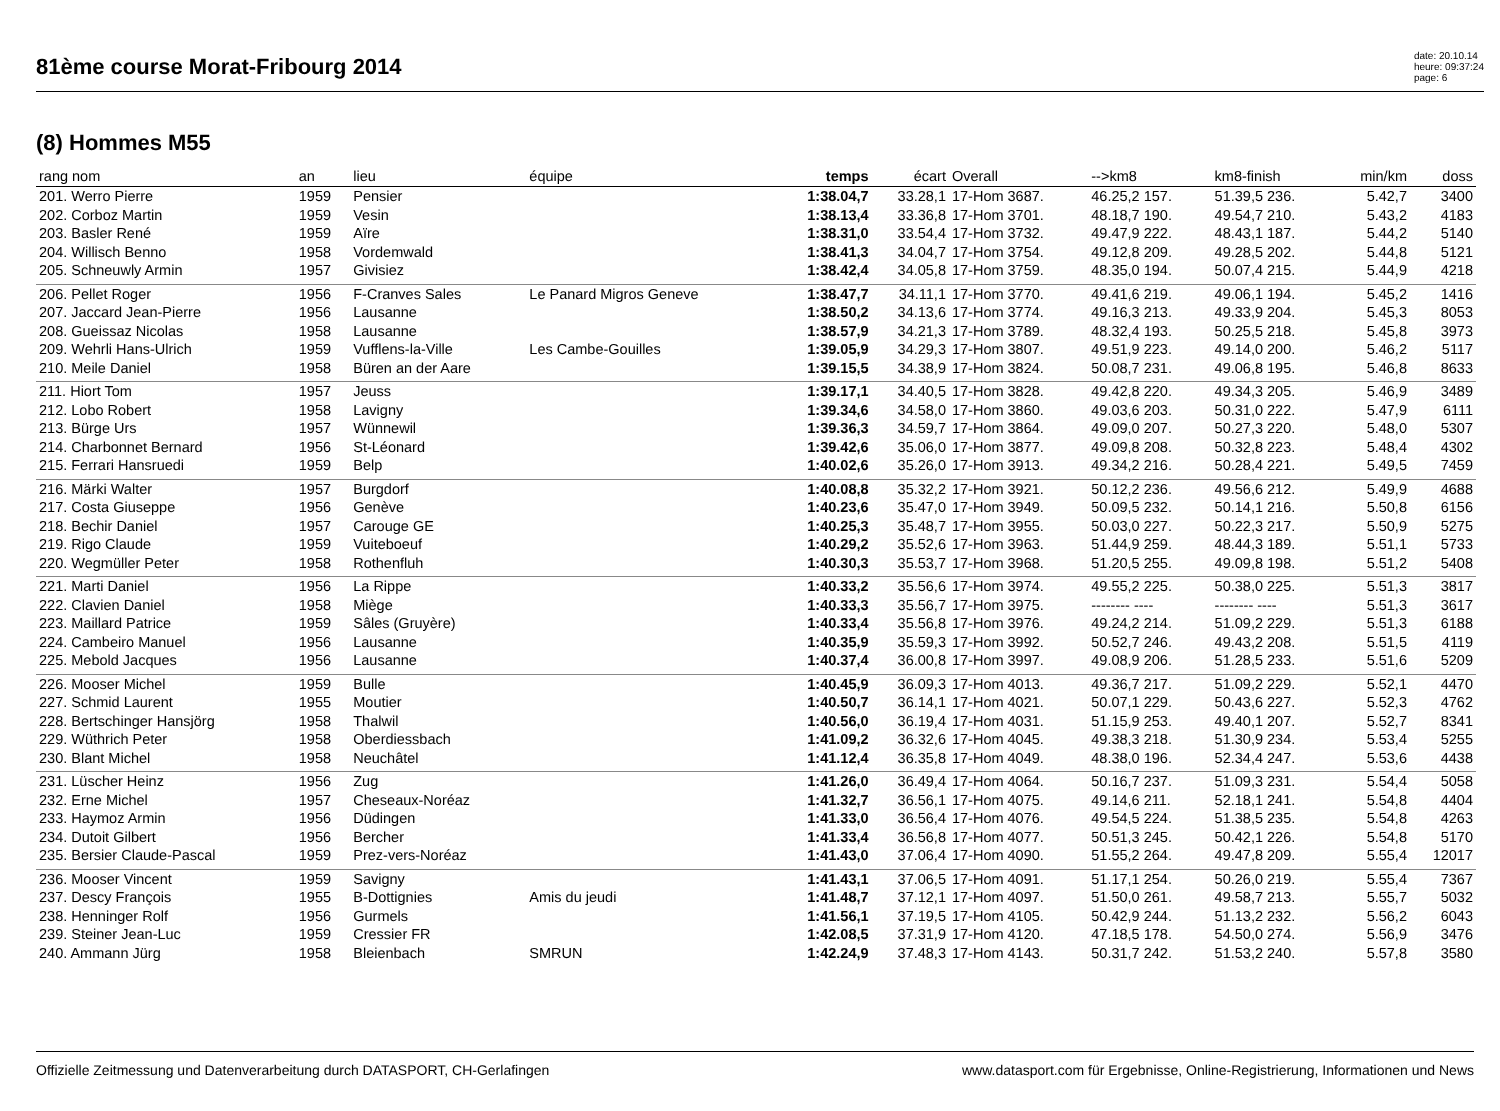81ème course Morat-Fribourg 2014
date: 20.10.14
heure: 09:37:24
page: 6
(8) Hommes M55
| rang nom | an | lieu | équipe | temps | écart | Overall | -->km8 | km8-finish | min/km | doss |
| --- | --- | --- | --- | --- | --- | --- | --- | --- | --- | --- |
| 201. Werro Pierre | 1959 | Pensier | | 1:38.04,7 | 33.28,1 | 17-Hom 3687. | 46.25,2 157. | 51.39,5 236. | 5.42,7 | 3400 |
| 202. Corboz Martin | 1959 | Vesin | | 1:38.13,4 | 33.36,8 | 17-Hom 3701. | 48.18,7 190. | 49.54,7 210. | 5.43,2 | 4183 |
| 203. Basler René | 1959 | Aïre | | 1:38.31,0 | 33.54,4 | 17-Hom 3732. | 49.47,9 222. | 48.43,1 187. | 5.44,2 | 5140 |
| 204. Willisch Benno | 1958 | Vordemwald | | 1:38.41,3 | 34.04,7 | 17-Hom 3754. | 49.12,8 209. | 49.28,5 202. | 5.44,8 | 5121 |
| 205. Schneuwly Armin | 1957 | Givisiez | | 1:38.42,4 | 34.05,8 | 17-Hom 3759. | 48.35,0 194. | 50.07,4 215. | 5.44,9 | 4218 |
| 206. Pellet Roger | 1956 | F-Cranves Sales | Le Panard Migros Geneve | 1:38.47,7 | 34.11,1 | 17-Hom 3770. | 49.41,6 219. | 49.06,1 194. | 5.45,2 | 1416 |
| 207. Jaccard Jean-Pierre | 1956 | Lausanne | | 1:38.50,2 | 34.13,6 | 17-Hom 3774. | 49.16,3 213. | 49.33,9 204. | 5.45,3 | 8053 |
| 208. Gueissaz Nicolas | 1958 | Lausanne | | 1:38.57,9 | 34.21,3 | 17-Hom 3789. | 48.32,4 193. | 50.25,5 218. | 5.45,8 | 3973 |
| 209. Wehrli Hans-Ulrich | 1959 | Vufflens-la-Ville | Les Cambe-Gouilles | 1:39.05,9 | 34.29,3 | 17-Hom 3807. | 49.51,9 223. | 49.14,0 200. | 5.46,2 | 5117 |
| 210. Meile Daniel | 1958 | Büren an der Aare | | 1:39.15,5 | 34.38,9 | 17-Hom 3824. | 50.08,7 231. | 49.06,8 195. | 5.46,8 | 8633 |
| 211. Hiort Tom | 1957 | Jeuss | | 1:39.17,1 | 34.40,5 | 17-Hom 3828. | 49.42,8 220. | 49.34,3 205. | 5.46,9 | 3489 |
| 212. Lobo Robert | 1958 | Lavigny | | 1:39.34,6 | 34.58,0 | 17-Hom 3860. | 49.03,6 203. | 50.31,0 222. | 5.47,9 | 6111 |
| 213. Bürge Urs | 1957 | Wünnewil | | 1:39.36,3 | 34.59,7 | 17-Hom 3864. | 49.09,0 207. | 50.27,3 220. | 5.48,0 | 5307 |
| 214. Charbonnet Bernard | 1956 | St-Léonard | | 1:39.42,6 | 35.06,0 | 17-Hom 3877. | 49.09,8 208. | 50.32,8 223. | 5.48,4 | 4302 |
| 215. Ferrari Hansruedi | 1959 | Belp | | 1:40.02,6 | 35.26,0 | 17-Hom 3913. | 49.34,2 216. | 50.28,4 221. | 5.49,5 | 7459 |
| 216. Märki Walter | 1957 | Burgdorf | | 1:40.08,8 | 35.32,2 | 17-Hom 3921. | 50.12,2 236. | 49.56,6 212. | 5.49,9 | 4688 |
| 217. Costa Giuseppe | 1956 | Genève | | 1:40.23,6 | 35.47,0 | 17-Hom 3949. | 50.09,5 232. | 50.14,1 216. | 5.50,8 | 6156 |
| 218. Bechir Daniel | 1957 | Carouge GE | | 1:40.25,3 | 35.48,7 | 17-Hom 3955. | 50.03,0 227. | 50.22,3 217. | 5.50,9 | 5275 |
| 219. Rigo Claude | 1959 | Vuiteboeuf | | 1:40.29,2 | 35.52,6 | 17-Hom 3963. | 51.44,9 259. | 48.44,3 189. | 5.51,1 | 5733 |
| 220. Wegmüller Peter | 1958 | Rothenfluh | | 1:40.30,3 | 35.53,7 | 17-Hom 3968. | 51.20,5 255. | 49.09,8 198. | 5.51,2 | 5408 |
| 221. Marti Daniel | 1956 | La Rippe | | 1:40.33,2 | 35.56,6 | 17-Hom 3974. | 49.55,2 225. | 50.38,0 225. | 5.51,3 | 3817 |
| 222. Clavien Daniel | 1958 | Miège | | 1:40.33,3 | 35.56,7 | 17-Hom 3975. | -------- ---- | -------- ---- | 5.51,3 | 3617 |
| 223. Maillard Patrice | 1959 | Sâles (Gruyère) | | 1:40.33,4 | 35.56,8 | 17-Hom 3976. | 49.24,2 214. | 51.09,2 229. | 5.51,3 | 6188 |
| 224. Cambeiro Manuel | 1956 | Lausanne | | 1:40.35,9 | 35.59,3 | 17-Hom 3992. | 50.52,7 246. | 49.43,2 208. | 5.51,5 | 4119 |
| 225. Mebold Jacques | 1956 | Lausanne | | 1:40.37,4 | 36.00,8 | 17-Hom 3997. | 49.08,9 206. | 51.28,5 233. | 5.51,6 | 5209 |
| 226. Mooser Michel | 1959 | Bulle | | 1:40.45,9 | 36.09,3 | 17-Hom 4013. | 49.36,7 217. | 51.09,2 229. | 5.52,1 | 4470 |
| 227. Schmid Laurent | 1955 | Moutier | | 1:40.50,7 | 36.14,1 | 17-Hom 4021. | 50.07,1 229. | 50.43,6 227. | 5.52,3 | 4762 |
| 228. Bertschinger Hansjörg | 1958 | Thalwil | | 1:40.56,0 | 36.19,4 | 17-Hom 4031. | 51.15,9 253. | 49.40,1 207. | 5.52,7 | 8341 |
| 229. Wüthrich Peter | 1958 | Oberdiessbach | | 1:41.09,2 | 36.32,6 | 17-Hom 4045. | 49.38,3 218. | 51.30,9 234. | 5.53,4 | 5255 |
| 230. Blant Michel | 1958 | Neuchâtel | | 1:41.12,4 | 36.35,8 | 17-Hom 4049. | 48.38,0 196. | 52.34,4 247. | 5.53,6 | 4438 |
| 231. Lüscher Heinz | 1956 | Zug | | 1:41.26,0 | 36.49,4 | 17-Hom 4064. | 50.16,7 237. | 51.09,3 231. | 5.54,4 | 5058 |
| 232. Erne Michel | 1957 | Cheseaux-Noréaz | | 1:41.32,7 | 36.56,1 | 17-Hom 4075. | 49.14,6 211. | 52.18,1 241. | 5.54,8 | 4404 |
| 233. Haymoz Armin | 1956 | Düdingen | | 1:41.33,0 | 36.56,4 | 17-Hom 4076. | 49.54,5 224. | 51.38,5 235. | 5.54,8 | 4263 |
| 234. Dutoit Gilbert | 1956 | Bercher | | 1:41.33,4 | 36.56,8 | 17-Hom 4077. | 50.51,3 245. | 50.42,1 226. | 5.54,8 | 5170 |
| 235. Bersier Claude-Pascal | 1959 | Prez-vers-Noréaz | | 1:41.43,0 | 37.06,4 | 17-Hom 4090. | 51.55,2 264. | 49.47,8 209. | 5.55,4 | 12017 |
| 236. Mooser Vincent | 1959 | Savigny | | 1:41.43,1 | 37.06,5 | 17-Hom 4091. | 51.17,1 254. | 50.26,0 219. | 5.55,4 | 7367 |
| 237. Descy François | 1955 | B-Dottignies | Amis du jeudi | 1:41.48,7 | 37.12,1 | 17-Hom 4097. | 51.50,0 261. | 49.58,7 213. | 5.55,7 | 5032 |
| 238. Henninger Rolf | 1956 | Gurmels | | 1:41.56,1 | 37.19,5 | 17-Hom 4105. | 50.42,9 244. | 51.13,2 232. | 5.56,2 | 6043 |
| 239. Steiner Jean-Luc | 1959 | Cressier FR | | 1:42.08,5 | 37.31,9 | 17-Hom 4120. | 47.18,5 178. | 54.50,0 274. | 5.56,9 | 3476 |
| 240. Ammann Jürg | 1958 | Bleienbach | SMRUN | 1:42.24,9 | 37.48,3 | 17-Hom 4143. | 50.31,7 242. | 51.53,2 240. | 5.57,8 | 3580 |
Offizielle Zeitmessung und Datenverarbeitung durch DATASPORT, CH-Gerlafingen www.datasport.com für Ergebnisse, Online-Registrierung, Informationen und News